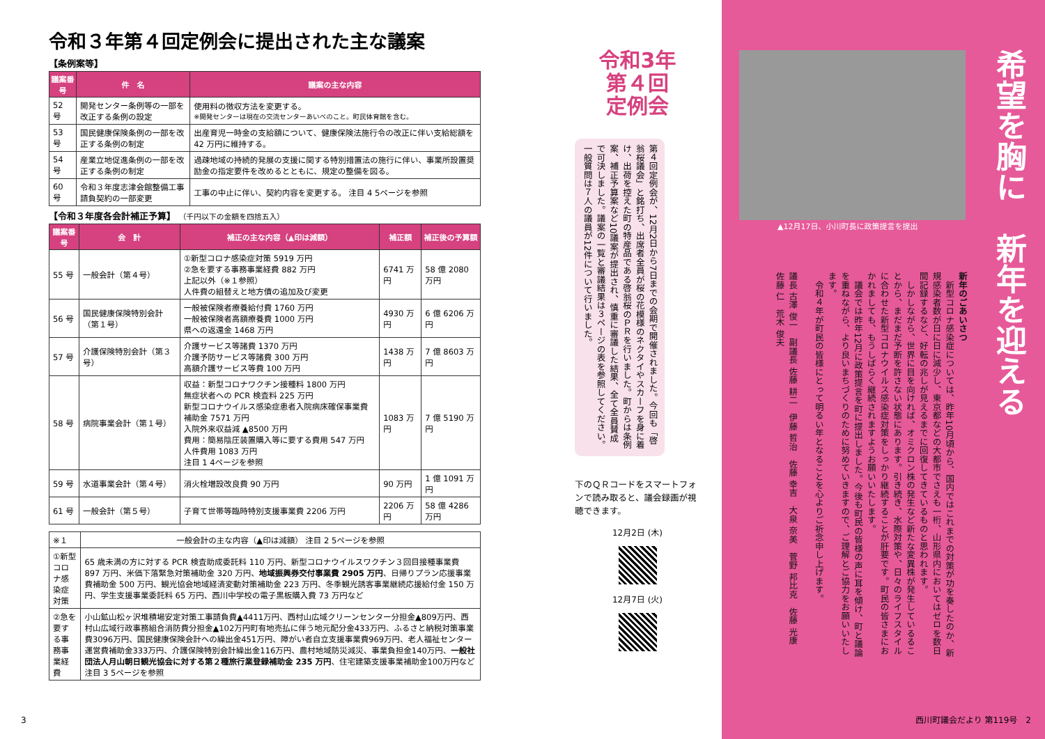令和３年第４回定例会に提出された主な議案
【条例案等】
| 議案番号 | 件 名 | 議案の主な内容 |
| --- | --- | --- |
| 52 号 | 開発センター条例等の一部を改正する条例の設定 | 使用料の徴収方法を変更する。 ※開発センターは現在の交流センターあいべのこと。町民体育館を含む。 |
| 53 号 | 国民健康保険条例の一部を改正する条例の制定 | 出産育児一時金の支給額について、健康保険法施行令の改正に伴い支給総額を 42 万円に維持する。 |
| 54 号 | 産業立地促進条例の一部を改正する条例の制定 | 過疎地域の持続的発展の支援に関する特別措置法の施行に伴い、事業所設置奨励金の指定要件を改めるとともに、規定の整備を図る。 |
| 60 号 | 令和３年度志津会館整備工事請負契約の一部変更 | 工事の中止に伴い、契約内容を変更する。 注目 4 5ページを参照 |
【令和３年度各会計補正予算】 （千円以下の金額を四捨五入）
| 議案番号 | 会 計 | 補正の主な内容（▲印は減額） | 補正額 | 補正後の予算額 |
| --- | --- | --- | --- | --- |
| 55 号 | 一般会計（第４号） | ①新型コロナ感染症対策 5919 万円 ②急を要する事務事業経費 882 万円 上記以外（※１参照） 人件費の組替えと地方債の追加及び変更 | 6741 万円 | 58 億 2080 万円 |
| 56 号 | 国民健康保険特別会計（第１号） | 一般被保険者療養給付費 1760 万円 一般被保険者高額療養費 1000 万円 県への返還金 1468 万円 | 4930 万円 | 6 億 6206 万円 |
| 57 号 | 介護保険特別会計（第３号） | 介護サービス等諸費 1370 万円 介護予防サービス等諸費 300 万円 高額介護サービス等費 100 万円 | 1438 万円 | 7 億 8603 万円 |
| 58 号 | 病院事業会計（第１号） | 収益：新型コロナワクチン接種料 1800 万円 無症状者への PCR 検査料 225 万円 新型コロナウイルス感染症患者入院病床確保事業費補助金 7571 万円 入院外来収益減 ▲8500 万円 費用：簡易陰圧装置購入等に要する費用 547 万円 人件費用 1083 万円 注目 1 4ページを参照 | 1083 万円 | 7 億 5190 万円 |
| 59 号 | 水道事業会計（第４号） | 消火栓増設改良費 90 万円 | 90 万円 | 1 億 1091 万円 |
| 61 号 | 一般会計（第５号） | 子育て世帯等臨時特別支援事業費 2206 万円 | 2206 万円 | 58 億 4286 万円 |
| ※１ | 一般会計の主な内容（▲印は減額） 注目 2 5ページを参照 |
| ①新型コロナ感染症対策 | 65 歳未満の方に対する PCR 検査助成委託料 110 万円、新型コロナウイルスワクチン３回目接種事業費 897 万円、米価下落緊急対策補助金 320 万円、 地域振興券交付事業費 2905 万円 、日帰りプラン応援事業費補助金 500 万円、観光協会地域経済変動対策補助金 223 万円、冬季観光誘客事業継続応援給付金 150 万円、学生支援事業委託料 65 万円、西川中学校の電子黒板購入費 73 万円など |
| ②急を要する事務事業経費 | 小山鉱山松ヶ沢堆積場安定対策工事請負費▲4411万円、西村山広域クリーンセンター分担金▲809万円、西村山広域行政事務組合消防費分担金▲102万円町有地売払に伴う地元配分金433万円、ふるさと納税対策事業費3096万円、国民健康保険会計への繰出金451万円、障がい者自立支援事業費969万円、老人福祉センター運営費補助金333万円、介護保険特別会計繰出金116万円、農村地域防災減災、事業負担金140万円、 一般社団法人月山朝日観光協会に対する第２種旅行業登録補助金 235 万円 、住宅建築支援事業補助金100万円など 注目 3 5ページを参照 |
令和3年
第４回
定例会
第４回定例会が、12月2日から7日までの会期で開催されました。今回も「啓翁桜議会」と銘打ち、出席者全員が桜の花模様のネクタイやスカーフを身に着け、出荷を控えた町の特産品である啓翁桜のＰＲを行いました。町からは条例案、補正予算案など10議案が提出され、慎重に審議した結果、全て全員賛成で可決しました。議案の一覧と審議結果は３ページの表を参照してください。一般質問は７人の議員が12件について行いました。
下のＱＲコードをスマートフォンで読み取ると、議会録画が視聴できます。
12月2日 (木)
12月7日 (火)
▲12月17日、小川町長に政策提言を提出
希望を胸に　新年を迎える
新年のごあいさつ
　新型コロナ感染症については、昨年10月頃から、国内ではこれまでの対策が功を奏したのか、新規感染者数が日に日に減少し、東京都などの大都市でさえも一桁、山形県内においてはゼロを数日間記録するなど、好転の兆しが見えるまでに回復してきているものと思われます。
　しかしながら、世界に目を向ければ、オミクロン株の発生など新たな変異株が発生しているることから、まだまだ予断を許さない状態にあります。引き続き、水際対策や、日々のライフスタイルに合わせた新型コロナウイルス感染症対策をしっかり継続することが肝要です。町民の皆さまにおかれましても、もうしばらく継続されますようお願いいたします。
　議会では昨年12月に政策提言を町に提出しました。今後も町民の皆様の声に耳を傾け、町と議論を重ねながら、より良いまちづくりのために努めていきますので、ご理解とご協力をお願いいたします。
　令和４年が町民の皆様にとって明るい年となることを心よりご祈念申し上げます。
議長 古澤 俊一　副議長 佐藤 耕二　伊藤 哲治　佐藤 幸吉　大泉 奈美　菅野 邦比克　佐藤 光康　佐藤 仁　荒木 俊夫
西川町議会だより 第119号　2
3